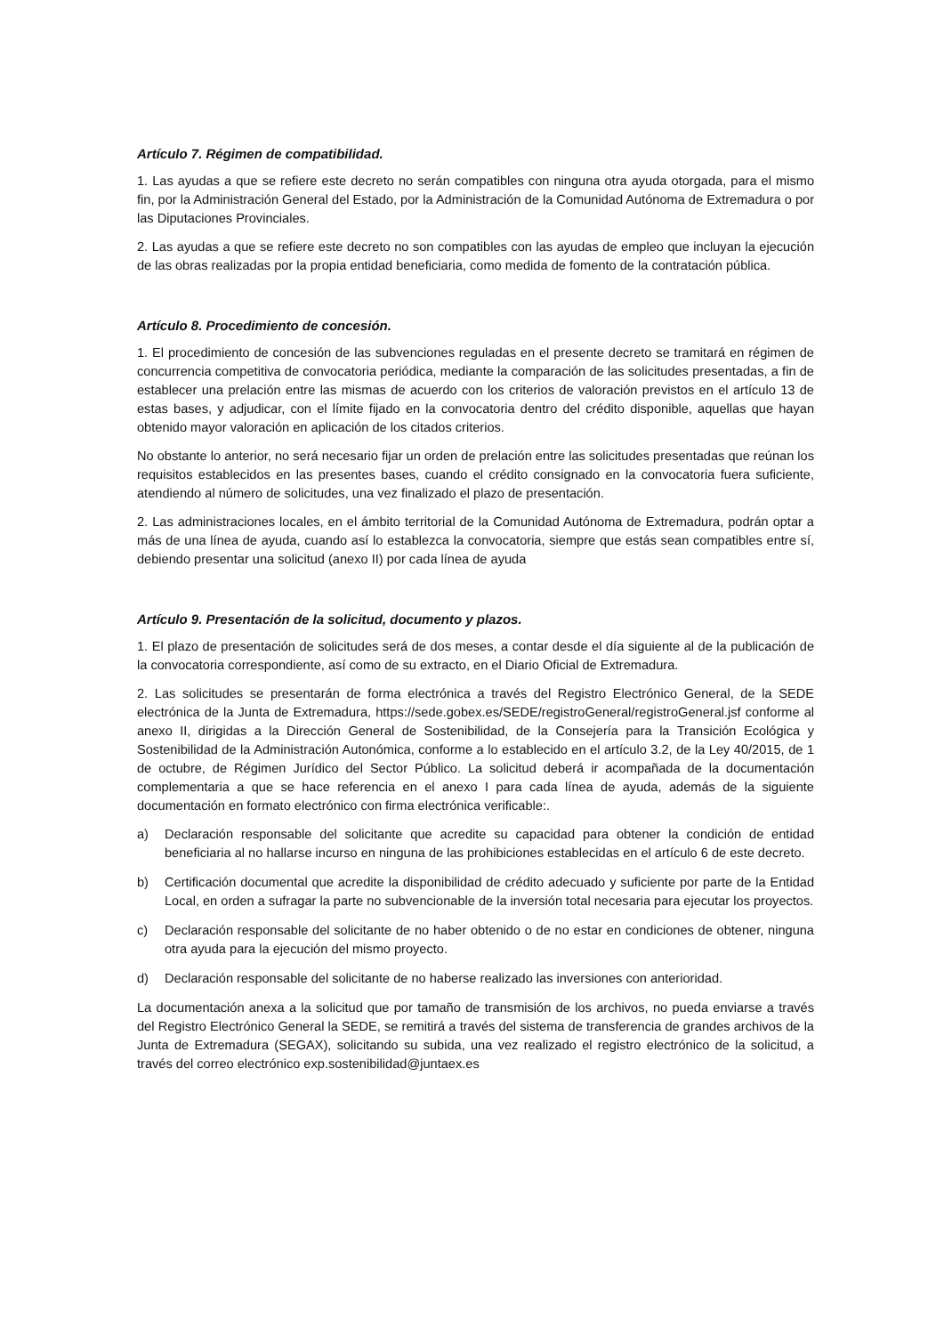Artículo 7. Régimen de compatibilidad.
1. Las ayudas a que se refiere este decreto no serán compatibles con ninguna otra ayuda otorgada, para el mismo fin, por la Administración General del Estado, por la Administración de la Comunidad Autónoma de Extremadura o por las Diputaciones Provinciales.
2. Las ayudas a que se refiere este decreto no son compatibles con las ayudas de empleo que incluyan la ejecución de las obras realizadas por la propia entidad beneficiaria, como medida de fomento de la contratación pública.
Artículo 8. Procedimiento de concesión.
1. El procedimiento de concesión de las subvenciones reguladas en el presente decreto se tramitará en régimen de concurrencia competitiva de convocatoria periódica, mediante la comparación de las solicitudes presentadas, a fin de establecer una prelación entre las mismas de acuerdo con los criterios de valoración previstos en el artículo 13 de estas bases, y adjudicar, con el límite fijado en la convocatoria dentro del crédito disponible, aquellas que hayan obtenido mayor valoración en aplicación de los citados criterios.
No obstante lo anterior, no será necesario fijar un orden de prelación entre las solicitudes presentadas que reúnan los requisitos establecidos en las presentes bases, cuando el crédito consignado en la convocatoria fuera suficiente, atendiendo al número de solicitudes, una vez finalizado el plazo de presentación.
2. Las administraciones locales, en el ámbito territorial de la Comunidad Autónoma de Extremadura, podrán optar a más de una línea de ayuda, cuando así lo establezca la convocatoria, siempre que estás sean compatibles entre sí, debiendo presentar una solicitud (anexo II) por cada línea de ayuda
Artículo 9. Presentación de la solicitud, documento y plazos.
1. El plazo de presentación de solicitudes será de dos meses, a contar desde el día siguiente al de la publicación de la convocatoria correspondiente, así como de su extracto, en el Diario Oficial de Extremadura.
2. Las solicitudes se presentarán de forma electrónica a través del Registro Electrónico General, de la SEDE electrónica de la Junta de Extremadura, https://sede.gobex.es/SEDE/registroGeneral/registroGeneral.jsf conforme al anexo II, dirigidas a la Dirección General de Sostenibilidad, de la Consejería para la Transición Ecológica y Sostenibilidad de la Administración Autonómica, conforme a lo establecido en el artículo 3.2, de la Ley 40/2015, de 1 de octubre, de Régimen Jurídico del Sector Público. La solicitud deberá ir acompañada de la documentación complementaria a que se hace referencia en el anexo I para cada línea de ayuda, además de la siguiente documentación en formato electrónico con firma electrónica verificable:.
a) Declaración responsable del solicitante que acredite su capacidad para obtener la condición de entidad beneficiaria al no hallarse incurso en ninguna de las prohibiciones establecidas en el artículo 6 de este decreto.
b) Certificación documental que acredite la disponibilidad de crédito adecuado y suficiente por parte de la Entidad Local, en orden a sufragar la parte no subvencionable de la inversión total necesaria para ejecutar los proyectos.
c) Declaración responsable del solicitante de no haber obtenido o de no estar en condiciones de obtener, ninguna otra ayuda para la ejecución del mismo proyecto.
d) Declaración responsable del solicitante de no haberse realizado las inversiones con anterioridad.
La documentación anexa a la solicitud que por tamaño de transmisión de los archivos, no pueda enviarse a través del Registro Electrónico General la SEDE, se remitirá a través del sistema de transferencia de grandes archivos de la Junta de Extremadura (SEGAX), solicitando su subida, una vez realizado el registro electrónico de la solicitud, a través del correo electrónico exp.sostenibilidad@juntaex.es